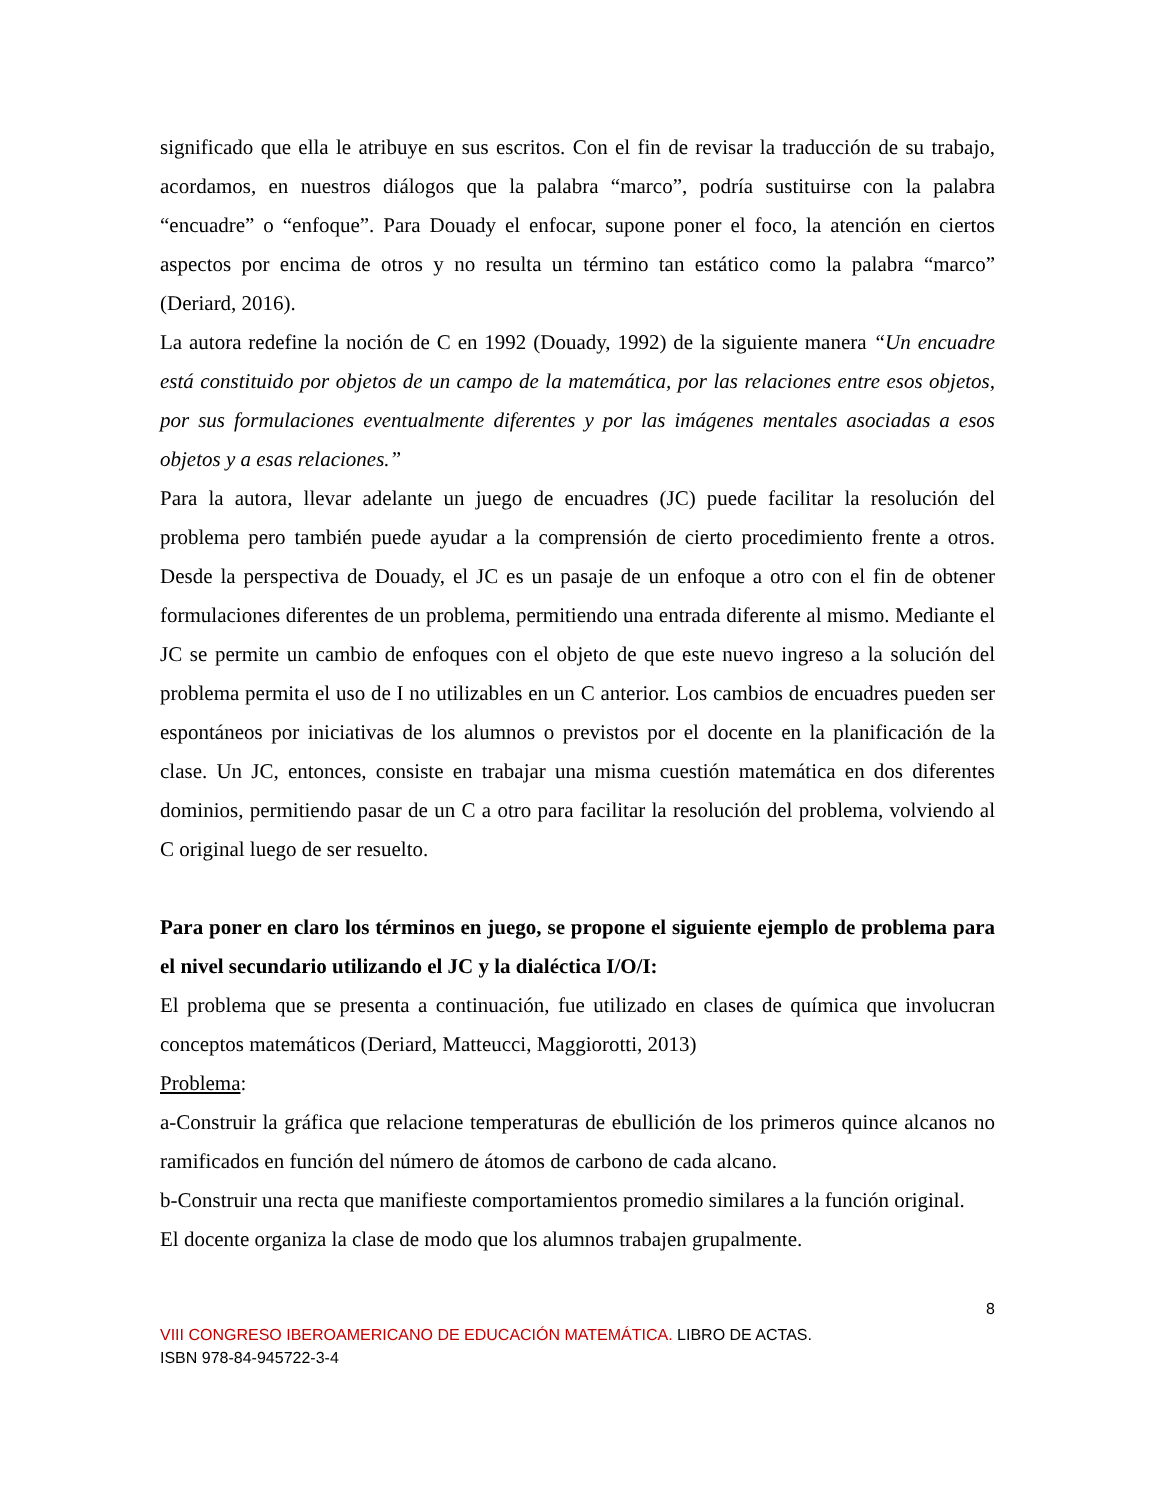significado que ella le atribuye en sus escritos. Con el fin de revisar la traducción de su trabajo, acordamos, en nuestros diálogos que la palabra “marco”, podría sustituirse con la palabra “encuadre” o “enfoque”. Para Douady el enfocar, supone poner el foco, la atención en ciertos aspectos por encima de otros y no resulta un término tan estático como la palabra “marco” (Deriard, 2016).
La autora redefine la noción de C en 1992 (Douady, 1992) de la siguiente manera “Un encuadre está constituido por objetos de un campo de la matemática, por las relaciones entre esos objetos, por sus formulaciones eventualmente diferentes y por las imágenes mentales asociadas a esos objetos y a esas relaciones.”
Para la autora, llevar adelante un juego de encuadres (JC) puede facilitar la resolución del problema pero también puede ayudar a la comprensión de cierto procedimiento frente a otros. Desde la perspectiva de Douady, el JC es un pasaje de un enfoque a otro con el fin de obtener formulaciones diferentes de un problema, permitiendo una entrada diferente al mismo. Mediante el JC se permite un cambio de enfoques con el objeto de que este nuevo ingreso a la solución del problema permita el uso de I no utilizables en un C anterior. Los cambios de encuadres pueden ser espontáneos por iniciativas de los alumnos o previstos por el docente en la planificación de la clase. Un JC, entonces, consiste en trabajar una misma cuestión matemática en dos diferentes dominios, permitiendo pasar de un C a otro para facilitar la resolución del problema, volviendo al C original luego de ser resuelto.
Para poner en claro los términos en juego, se propone el siguiente ejemplo de problema para el nivel secundario utilizando el JC y la dialéctica I/O/I:
El problema que se presenta a continuación, fue utilizado en clases de química que involucran conceptos matemáticos (Deriard, Matteucci, Maggiorotti, 2013)
Problema:
a-Construir la gráfica que relacione temperaturas de ebullición de los primeros quince alcanos no ramificados en función del número de átomos de carbono de cada alcano.
b-Construir una recta que manifieste comportamientos promedio similares a la función original.
El docente organiza la clase de modo que los alumnos trabajen grupalmente.
8
VIII CONGRESO IBEROAMERICANO DE EDUCACIÓN MATEMÁTICA. LIBRO DE ACTAS.
ISBN 978-84-945722-3-4